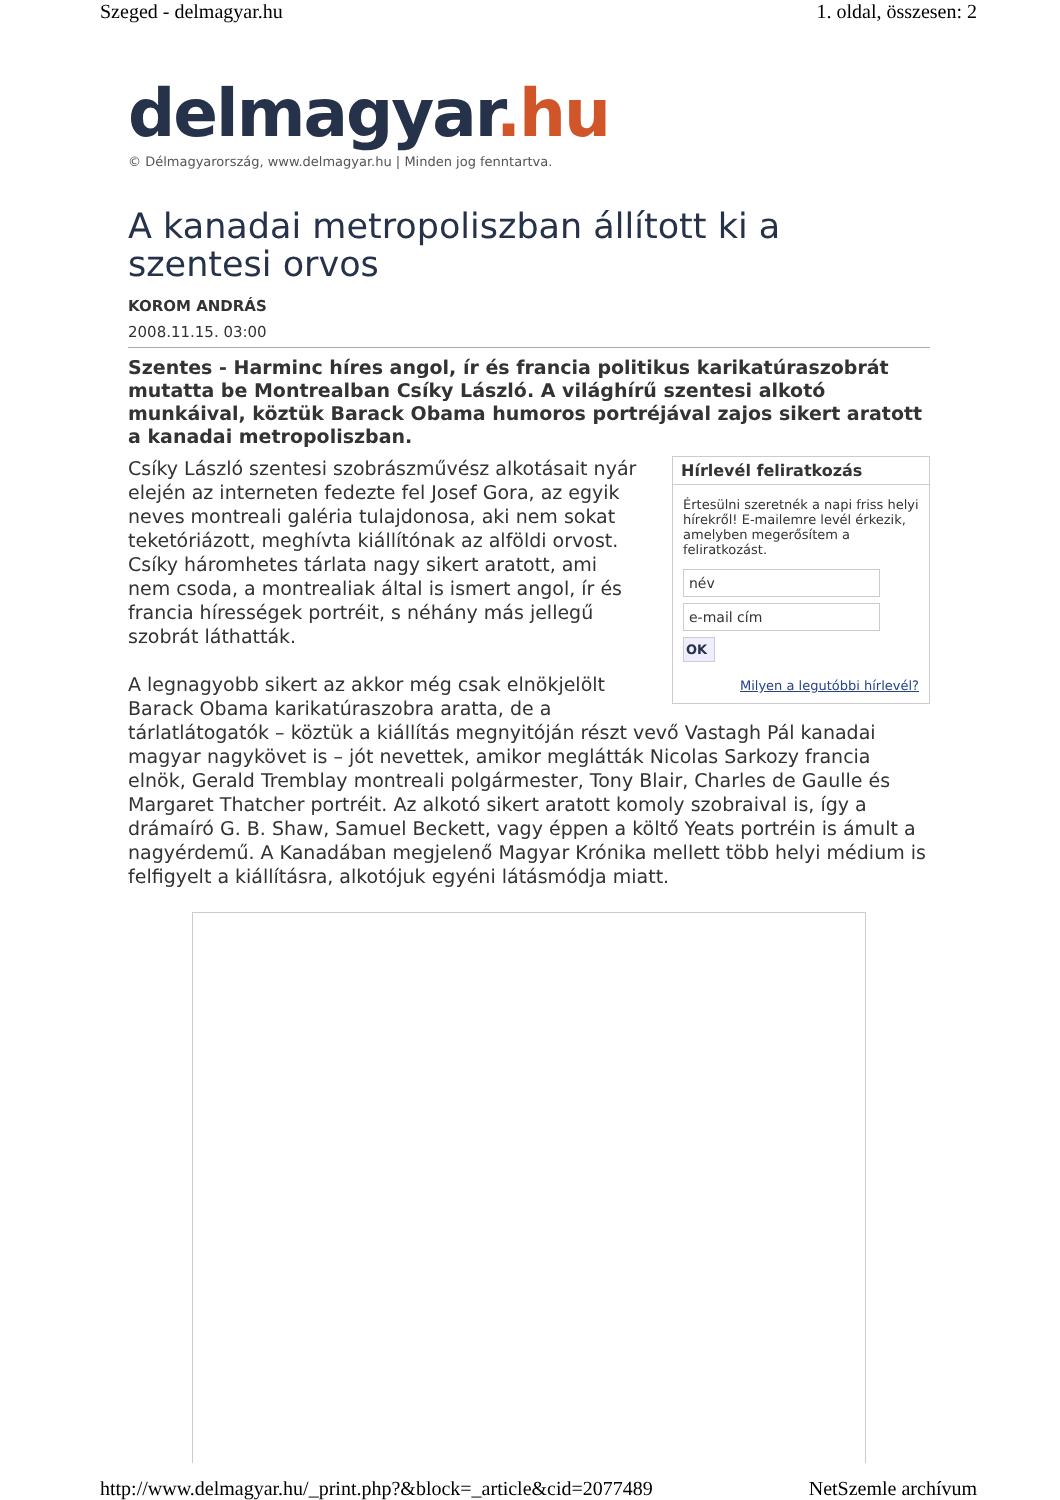Szeged - delmagyar.hu 1. oldal, összesen: 2
delmagyar.hu
© Délmagyarország, www.delmagyar.hu | Minden jog fenntartva.
A kanadai metropoliszban állított ki a szentesi orvos
KOROM ANDRÁS
2008.11.15. 03:00
Szentes - Harminc híres angol, ír és francia politikus karikatúraszobrát mutatta be Montrealban Csíky László. A világhírű szentesi alkotó munkáival, köztük Barack Obama humoros portréjával zajos sikert aratott a kanadai metropoliszban.
Hírlevél feliratkozás
Értesülni szeretnék a napi friss helyi hírekről! E-mailemre levél érkezik, amelyben megerősítem a feliratkozást.
név
e-mail cím
OK
Milyen a legutóbbi hírlevél?
Csíky László szentesi szobrászművész alkotásait nyár elején az interneten fedezte fel Josef Gora, az egyik neves montreali galéria tulajdonosa, aki nem sokat teketóriázott, meghívta kiállítónak az alföldi orvost. Csíky háromhetes tárlata nagy sikert aratott, ami nem csoda, a montrealiak által is ismert angol, ír és francia hírességek portréit, s néhány más jellegű szobrát láthatták.
A legnagyobb sikert az akkor még csak elnökjelölt Barack Obama karikatúraszobra aratta, de a tárlatlátogatók – köztük a kiállítás megnyitóján részt vevő Vastagh Pál kanadai magyar nagykövet is – jót nevettek, amikor meglátták Nicolas Sarkozy francia elnök, Gerald Tremblay montreali polgármester, Tony Blair, Charles de Gaulle és Margaret Thatcher portréit. Az alkotó sikert aratott komoly szobraival is, így a drámaíró G. B. Shaw, Samuel Beckett, vagy éppen a költő Yeats portréin is ámult a nagyérdemű. A Kanadában megjelenő Magyar Krónika mellett több helyi médium is felfigyelt a kiállításra, alkotójuk egyéni látásmódja miatt.
http://www.delmagyar.hu/_print.php?&block=_article&cid=2077489 NetSzemle archívum